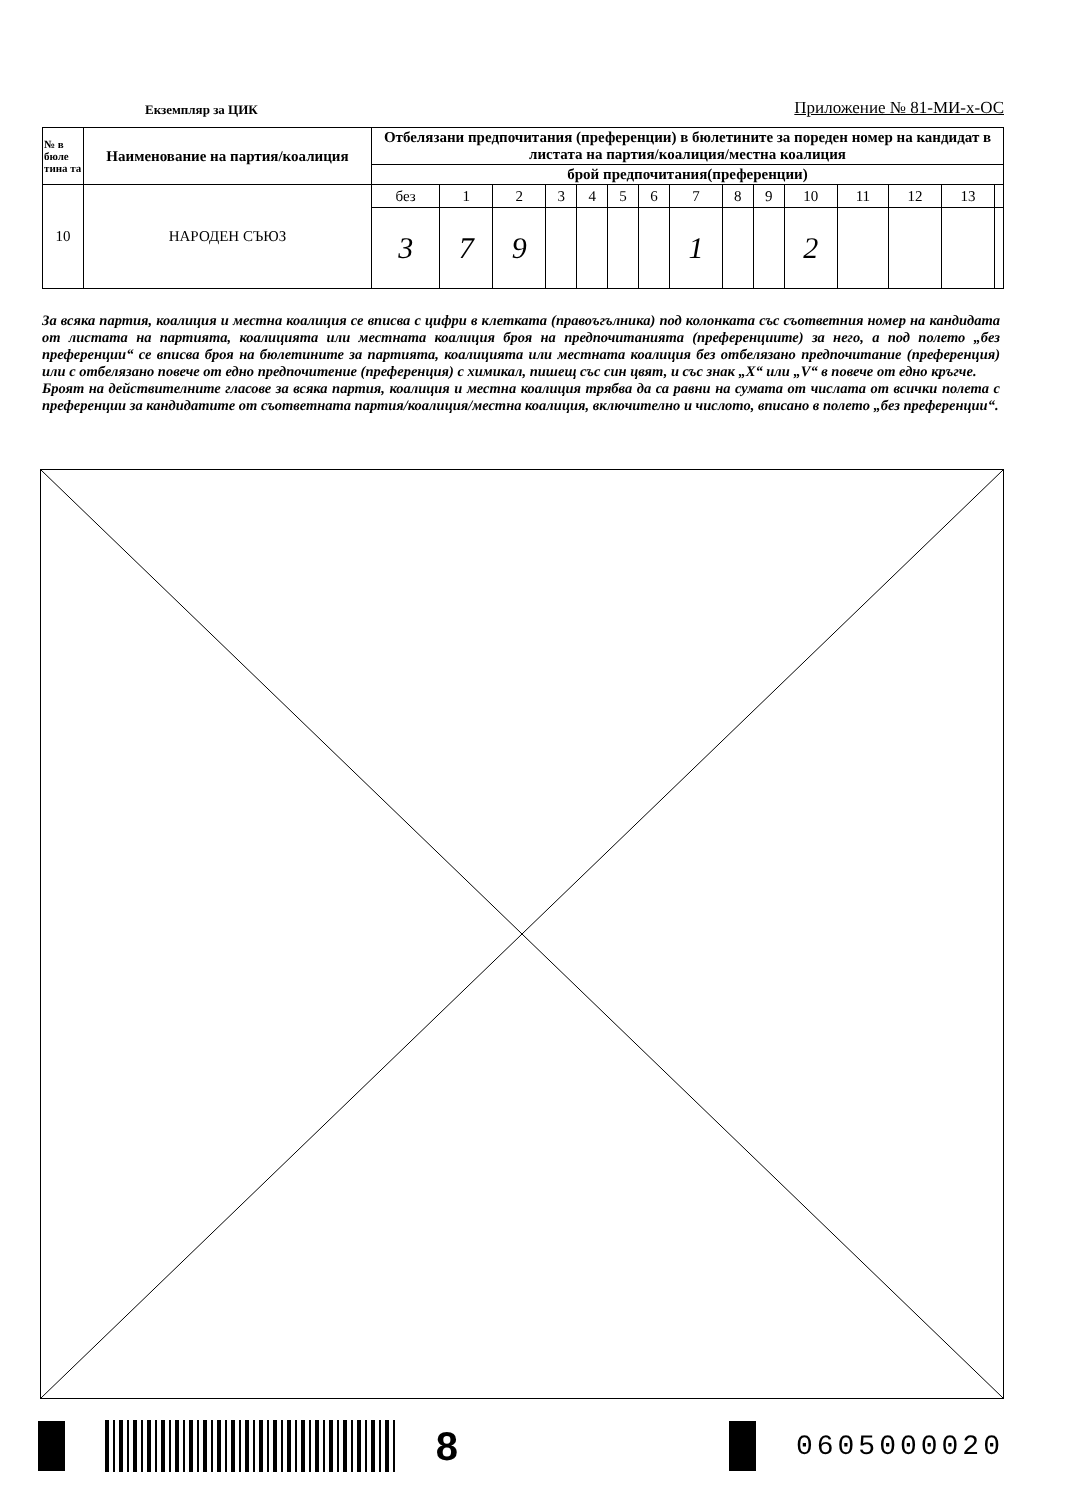Екземпляр за ЦИК Приложение № 81-МИ-х-ОС
| № в бюле тина та | Наименование на партия/коалиция | Отбелязани предпочитания (преференции) в бюлетините за пореден номер на кандидат в листата на партия/коалиция/местна коалиция | | | | | | | | | | | | | | |
| --- | --- | --- | --- | --- | --- | --- | --- | --- | --- | --- | --- | --- | --- | --- | --- | --- |
| | | брой предпочитания(преференции) | | | | | | | | | | | | | | |
| 10 | НАРОДЕН СЪЮЗ | без | 1 | 2 | 3 | 4 | 5 | 6 | 7 | 8 | 9 | 10 | 11 | 12 | 13 | |
| | | 3 | 7 | 9 | | | | | 1 | | | 2 | | | | |
За всяка партия, коалиция и местна коалиция се вписва с цифри в клетката (правоъгълника) под колонката със съответния номер на кандидата от листата на партията, коалицията или местната коалиция броя на предпочитанията (преференциите) за него, а под полето „без преференции“ се вписва броя на бюлетините за партията, коалицията или местната коалиция без отбелязано предпочитание (преференция) или с отбелязано повече от едно предпочитение (преференция) с химикал, пишещ със син цвят, и със знак „X“ или „V“ в повече от едно кръгче.
Броят на действителните гласове за всяка партия, коалиция и местна коалиция трябва да са равни на сумата от числата от всички полета с преференции за кандидатите от съответната партия/коалиция/местна коалиция, включително и числото, вписано в полето „без преференции“.
8
0605000020